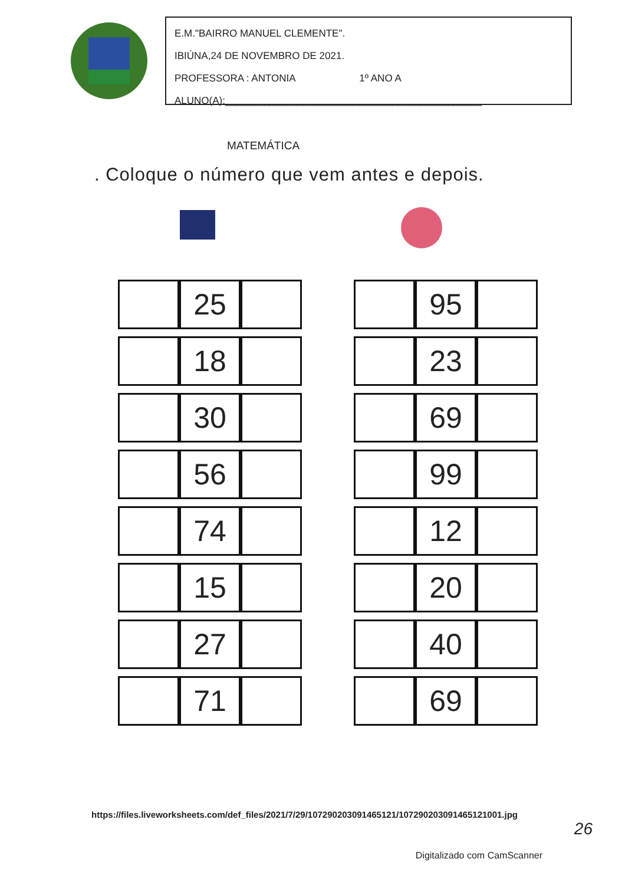E.M."BAIRRO MANUEL CLEMENTE".
IBIÚNA,24 DE NOVEMBRO DE 2021.
PROFESSORA : ANTONIA 1º ANO A
ALUNO(A):______________________________________________
MATEMÁTICA
. Coloque o número que vem antes e depois.
| | 25 | |
| | 18 | |
| | 30 | |
| | 56 | |
| | 74 | |
| | 15 | |
| | 27 | |
| | 71 | |
| | 95 | |
| | 23 | |
| | 69 | |
| | 99 | |
| | 12 | |
| | 20 | |
| | 40 | |
| | 69 | |
https://files.liveworksheets.com/def_files/2021/7/29/107290203091465121/107290203091465121001.jpg
26
Digitalizado com CamScanner